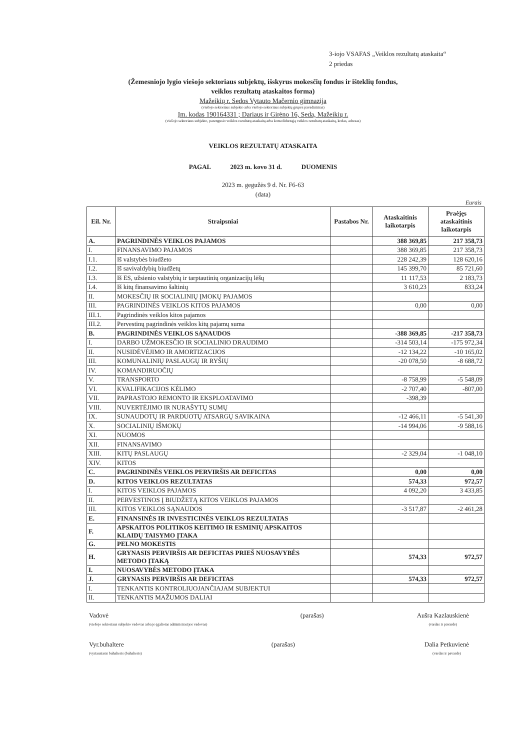3-iojo VSAFAS „Veiklos rezultatų ataskaita“
2 priedas
(Žemesniojo lygio viešojo sektoriaus subjektų, išskyrus mokesčių fondus ir išteklių fondus,
veiklos rezultatų ataskaitos forma)
Mažeikių r. Sedos Vytauto Mačernio gimnazija
(viešojo sektoriaus subjekto arba viešojo sektoriaus subjektų grupės pavadinimas)
Įm. kodas 190164331 ; Dariaus ir Girėno 16, Seda, Mažeikių r.
(viešojo sektoriaus subjekto, parengusio veiklos rezultatų ataskaitą arba konsoliduotąją veiklos rezultatų ataskaitą, kodas, adresas)
VEIKLOS REZULTATŲ ATASKAITA
PAGAL 2023 m. kovo 31 d. DUOMENIS
2023 m. gegužės 9 d. Nr. F6-63
(data)
Eurais
| Eil. Nr. | Straipsniai | Pastabos Nr. | Ataskaitinis laikotarpis | Praėjęs ataskaitinis laikotarpis |
| --- | --- | --- | --- | --- |
| A. | PAGRINDINĖS VEIKLOS PAJAMOS | | 388 369,85 | 217 358,73 |
| I. | FINANSAVIMO PAJAMOS | | 388 369,85 | 217 358,73 |
| I.1. | Iš valstybės biudžeto | | 228 242,39 | 128 620,16 |
| I.2. | Iš savivaldybių biudžetų | | 145 399,70 | 85 721,60 |
| I.3. | Iš ES, užsienio valstybių ir tarptautinių organizacijų lėšų | | 11 117,53 | 2 183,73 |
| I.4. | Iš kitų finansavimo šaltinių | | 3 610,23 | 833,24 |
| II. | MOKESČIŲ IR SOCIALINIŲ ĮMOKŲ PAJAMOS | | | |
| III. | PAGRINDINĖS VEIKLOS KITOS PAJAMOS | | 0,00 | 0,00 |
| III.1. | Pagrindinės veiklos kitos pajamos | | | |
| III.2. | Pervestinų pagrindinės veiklos kitų pajamų suma | | | |
| B. | PAGRINDINĖS VEIKLOS SĄNAUDOS | | -388 369,85 | -217 358,73 |
| I. | DARBO UŽMOKESČIO IR SOCIALINIO DRAUDIMO | | -314 503,14 | -175 972,34 |
| II. | NUSIDĖVĖJIMO IR AMORTIZACIJOS | | -12 134,22 | -10 165,02 |
| III. | KOMUNALINIŲ PASLAUGŲ IR RYŠIŲ | | -20 078,50 | -8 688,72 |
| IV. | KOMANDIRUOČIŲ | | | |
| V. | TRANSPORTO | | -8 758,99 | -5 548,09 |
| VI. | KVALIFIKACIJOS KĖLIMO | | -2 707,40 | -807,00 |
| VII. | PAPRASTOJO REMONTO IR EKSPLOATAVIMO | | -398,39 | |
| VIII. | NUVERTĖJIMO IR NURAŠYTŲ SUMŲ | | | |
| IX. | SUNAUDOTŲ IR PARDUOTŲ ATSARGŲ SAVIKAINA | | -12 466,11 | -5 541,30 |
| X. | SOCIALINIŲ IŠMOKŲ | | -14 994,06 | -9 588,16 |
| XI. | NUOMOS | | | |
| XII. | FINANSAVIMO | | | |
| XIII. | KITŲ PASLAUGŲ | | -2 329,04 | -1 048,10 |
| XIV. | KITOS | | | |
| C. | PAGRINDINĖS VEIKLOS PERVIRŠIS AR DEFICITAS | | 0,00 | 0,00 |
| D. | KITOS VEIKLOS REZULTATAS | | 574,33 | 972,57 |
| I. | KITOS VEIKLOS PAJAMOS | | 4 092,20 | 3 433,85 |
| II. | PERVESTINOS Į BIUDŽETĄ KITOS VEIKLOS PAJAMOS | | | |
| III. | KITOS VEIKLOS SĄNAUDOS | | -3 517,87 | -2 461,28 |
| E. | FINANSINĖS IR INVESTICINĖS VEIKLOS REZULTATAS | | | |
| F. | APSKAITOS POLITIKOS KEITIMO IR ESMINIŲ APSKAITOS KLAIDŲ TAISYMO ĮTAKA | | | |
| G. | PELNO MOKESTIS | | | |
| H. | GRYNASIS PERVIRŠIS AR DEFICITAS PRIEŠ NUOSAVYBĖS METODO ĮTAKĄ | | 574,33 | 972,57 |
| I. | NUOSAVYBĖS METODO ĮTAKA | | | |
| J. | GRYNASIS PERVIRŠIS AR DEFICITAS | | 574,33 | 972,57 |
| I. | TENKANTIS KONTROLIUOJANČIAJAM SUBJEKTUI | | | |
| II. | TENKANTIS MAŽUMOS DALIAI | | | |
Vadovė
(viešojo sektoriaus subjekto vadovas arba jo įgaliotas administracijos vadovas)
(parašas) Aušra Kazlauskienė
(vardas ir pavardė)
Vyr.buhaltere
(vyriausiasis buhalteris (buhalteris)
(parašas) Dalia Petkuvienė
(vardas ir pavardė)